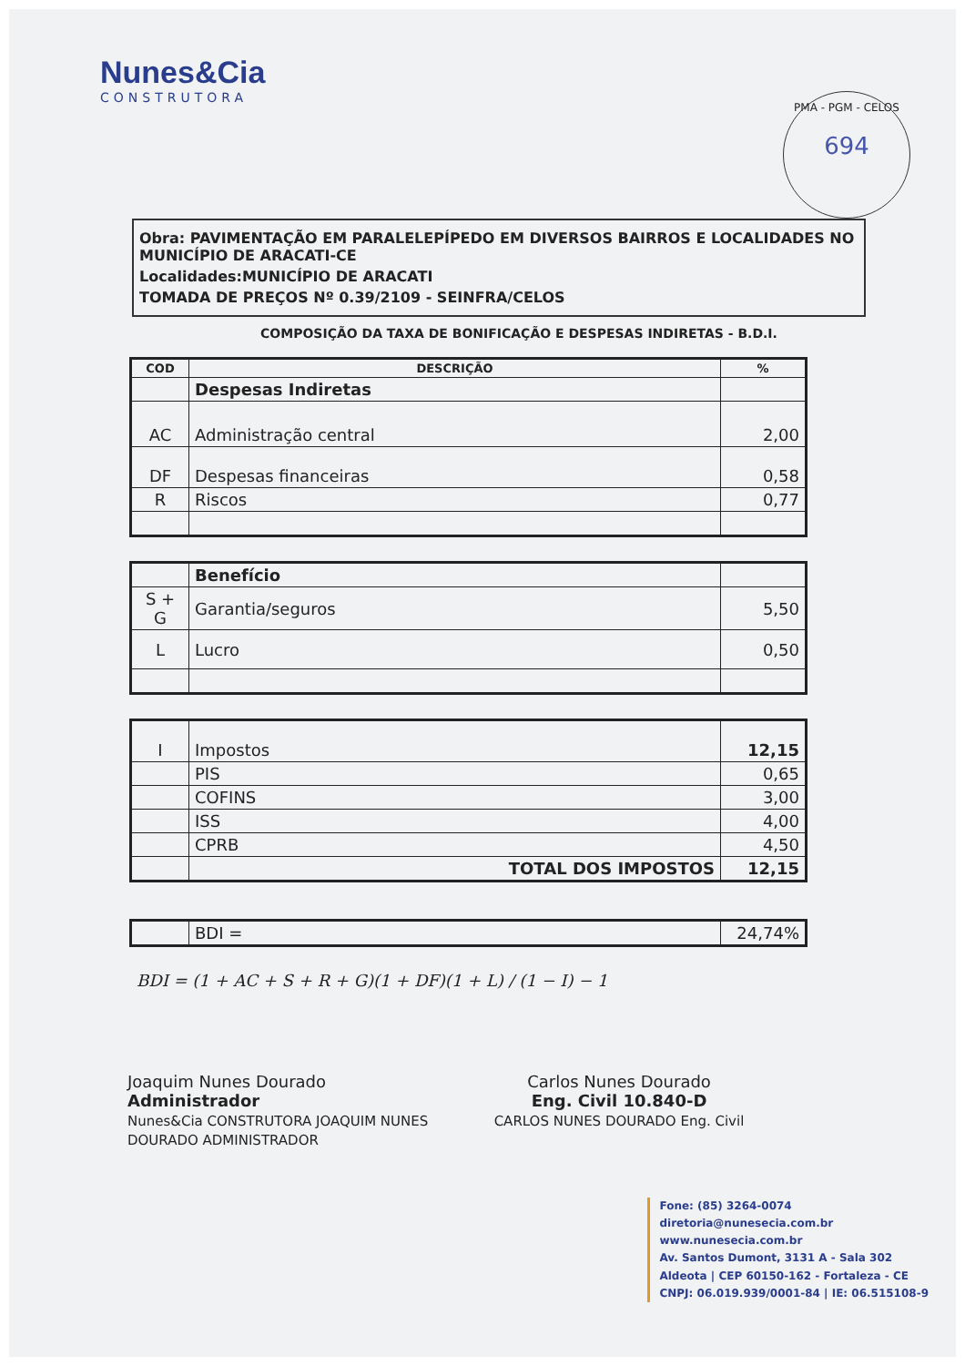Nunes&Cia
CONSTRUTORA
PMA - PGM - CELOS
694
Obra: PAVIMENTAÇÃO EM PARALELEPÍPEDO EM DIVERSOS BAIRROS E LOCALIDADES NO MUNICÍPIO DE ARACATI-CE
Localidades:MUNICÍPIO DE ARACATI
TOMADA DE PREÇOS Nº 0.39/2109 - SEINFRA/CELOS
COMPOSIÇÃO DA TAXA DE BONIFICAÇÃO E DESPESAS INDIRETAS - B.D.I.
| COD | DESCRIÇÃO | % |
| --- | --- | --- |
| | Despesas Indiretas | |
| AC | Administração central | 2,00 |
| DF | Despesas financeiras | 0,58 |
| R | Riscos | 0,77 |
| | Benefício | |
| S + G | Garantia/seguros | 5,50 |
| L | Lucro | 0,50 |
| I | Impostos | 12,15 |
| | PIS | 0,65 |
| | COFINS | 3,00 |
| | ISS | 4,00 |
| | CPRB | 4,50 |
| | TOTAL DOS IMPOSTOS | 12,15 |
| | BDI = | 24,74% |
BDI = (1 + AC + S + R + G)(1 + DF)(1 + L) / (1 − I) − 1
Joaquim Nunes Dourado
Administrador
Nunes&Cia CONSTRUTORA JOAQUIM NUNES DOURADO ADMINISTRADOR
Carlos Nunes Dourado
Eng. Civil 10.840-D
CARLOS NUNES DOURADO Eng. Civil
Fone: (85) 3264-0074
diretoria@nunesecia.com.br
www.nunesecia.com.br
Av. Santos Dumont, 3131 A - Sala 302
Aldeota | CEP 60150-162 - Fortaleza - CE
CNPJ: 06.019.939/0001-84 | IE: 06.515108-9